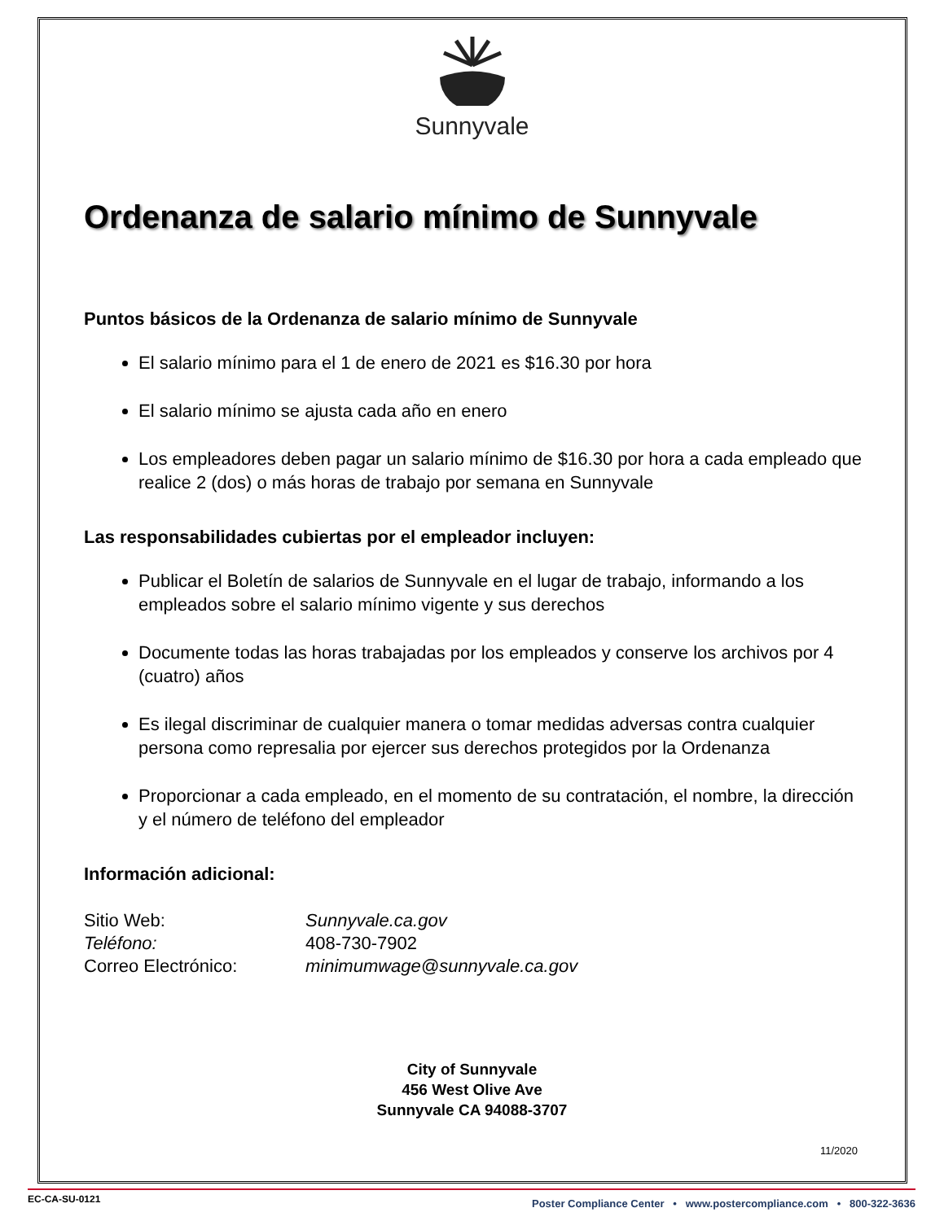Sunnyvale
Ordenanza de salario mínimo de Sunnyvale
Puntos básicos de la Ordenanza de salario mínimo de Sunnyvale
El salario mínimo para el 1 de enero de 2021 es $16.30 por hora
El salario mínimo se ajusta cada año en enero
Los empleadores deben pagar un salario mínimo de $16.30 por hora a cada empleado que realice 2 (dos) o más horas de trabajo por semana en Sunnyvale
Las responsabilidades cubiertas por el empleador incluyen:
Publicar el Boletín de salarios de Sunnyvale en el lugar de trabajo, informando a los empleados sobre el salario mínimo vigente y sus derechos
Documente todas las horas trabajadas por los empleados y conserve los archivos por 4 (cuatro) años
Es ilegal discriminar de cualquier manera o tomar medidas adversas contra cualquier persona como represalia por ejercer sus derechos protegidos por la Ordenanza
Proporcionar a cada empleado, en el momento de su contratación, el nombre, la dirección y el número de teléfono del empleador
Información adicional:
| Sitio Web: | Sunnyvale.ca.gov |
| Teléfono: | 408-730-7902 |
| Correo Electrónico: | minimumwage@sunnyvale.ca.gov |
City of Sunnyvale
456 West Olive Ave
Sunnyvale CA 94088-3707
11/2020
EC-CA-SU-0121 Poster Compliance Center • www.postercompliance.com • 800-322-3636